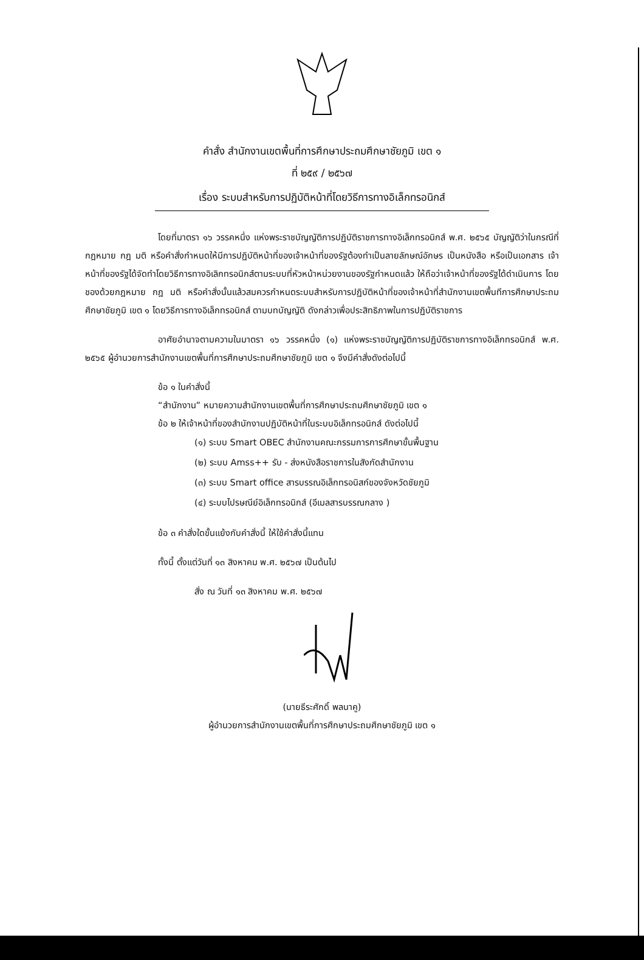คำสั่ง สำนักงานเขตพื้นที่การศึกษาประถมศึกษาชัยภูมิ เขต ๑
ที่ ๒๕๙ / ๒๕๖๗
เรื่อง ระบบสำหรับการปฏิบัติหน้าที่โดยวิธีการทางอิเล็กทรอนิกส์
โดยที่มาตรา ๑๖ วรรคหนึ่ง แห่งพระราชบัญญัติการปฏิบัติราชการทางอิเล็กทรอนิกส์ พ.ศ. ๒๕๖๕ บัญญัติว่าในกรณีที่กฎหมาย กฎ มติ หรือคำสั่งกำหนดให้มีการปฏิบัติหน้าที่ของเจ้าหน้าที่ของรัฐต้องทำเป็นลายลักษณ์อักษร เป็นหนังสือ หรือเป็นเอกสาร เจ้าหน้าที่ของรัฐได้จัดทำโดยวิธีการทางอิเลิกทรอนิกส์ตามระบบที่หัวหน้าหน่วยงานของรัฐกำหนดแล้ว ให้ถือว่าเจ้าหน้าที่ของรัฐได้ดำเนินการ โดยชองด้วยกฎหมาย กฎ มติ หรือคำสั่งนั้นแล้วสมควรกำหนดระบบสำหรับการปฏิบัติหน้าที่ของเจ้าหน้าที่สำนักงานเขตพื้นทีการศึกษาประถมศึกษาชัยภูมิ เขต ๑ โดยวิธีการทางอิเล็กทรอนิกส์ ตามบทบัญญัติ ดังกล่าวเพื่อประสิทธิภาพในการปฏิบัติราชการ
อาศัยอำนาจตามความในมาตรา ๑๖ วรรคหนึ่ง (๑) แห่งพระราชบัญญัติการปฏิบัติราชการทางอิเล็กทรอนิกส์ พ.ศ. ๒๕๖๕ ผู้อำนวยการสำนักงานเขตพื้นที่การศึกษาประถมศึกษาชัยภูมิ เขต ๑ จึงมีคำสั่งดังต่อไปนี้
ข้อ ๑ ในคำสั่งนี้
“สำนักงาน” หมายความสำนักงานเขตพื้นที่การศึกษาประถมศึกษาชัยภูมิ เขต ๑
ข้อ ๒ ให้เจ้าหน้าที่ของสำนักงานปฏิบัติหน้าที่ในระบบอิเล็กทรอนิกส์ ดังต่อไปนี้
(๑) ระบบ Smart OBEC สำนักงานคณะกรรมการการศึกษาขั้นพื้นฐาน
(๒) ระบบ Amss++ รับ - ส่งหนังสือราชการในสังกัดสำนักงาน
(๓) ระบบ Smart office สารบรรณอิเล็กทรอนิสก์ของจังหวัดชัยภูมิ
(๔) ระบบไปรษณีย์อิเล็กทรอนิกส์ (อีเมลสารบรรณกลาง )
ข้อ ๓ คำสั่งใดขั้นแย้งกับคำสั่งนี้ ให้ใช้คำสั่งนี้แทน
ทั้งนี้ ตั้งแต่วันที่ ๑๓ สิงหาคม พ.ศ. ๒๕๖๗ เป็นต้นไป
สั่ง ณ วันที่ ๑๓ สิงหาคม พ.ศ. ๒๕๖๗
(นายธีระศักดิ์ พลนาคู)
ผู้อำนวยการสำนักงานเขตพื้นที่การศึกษาประถมศึกษาชัยภูมิ เขต ๑